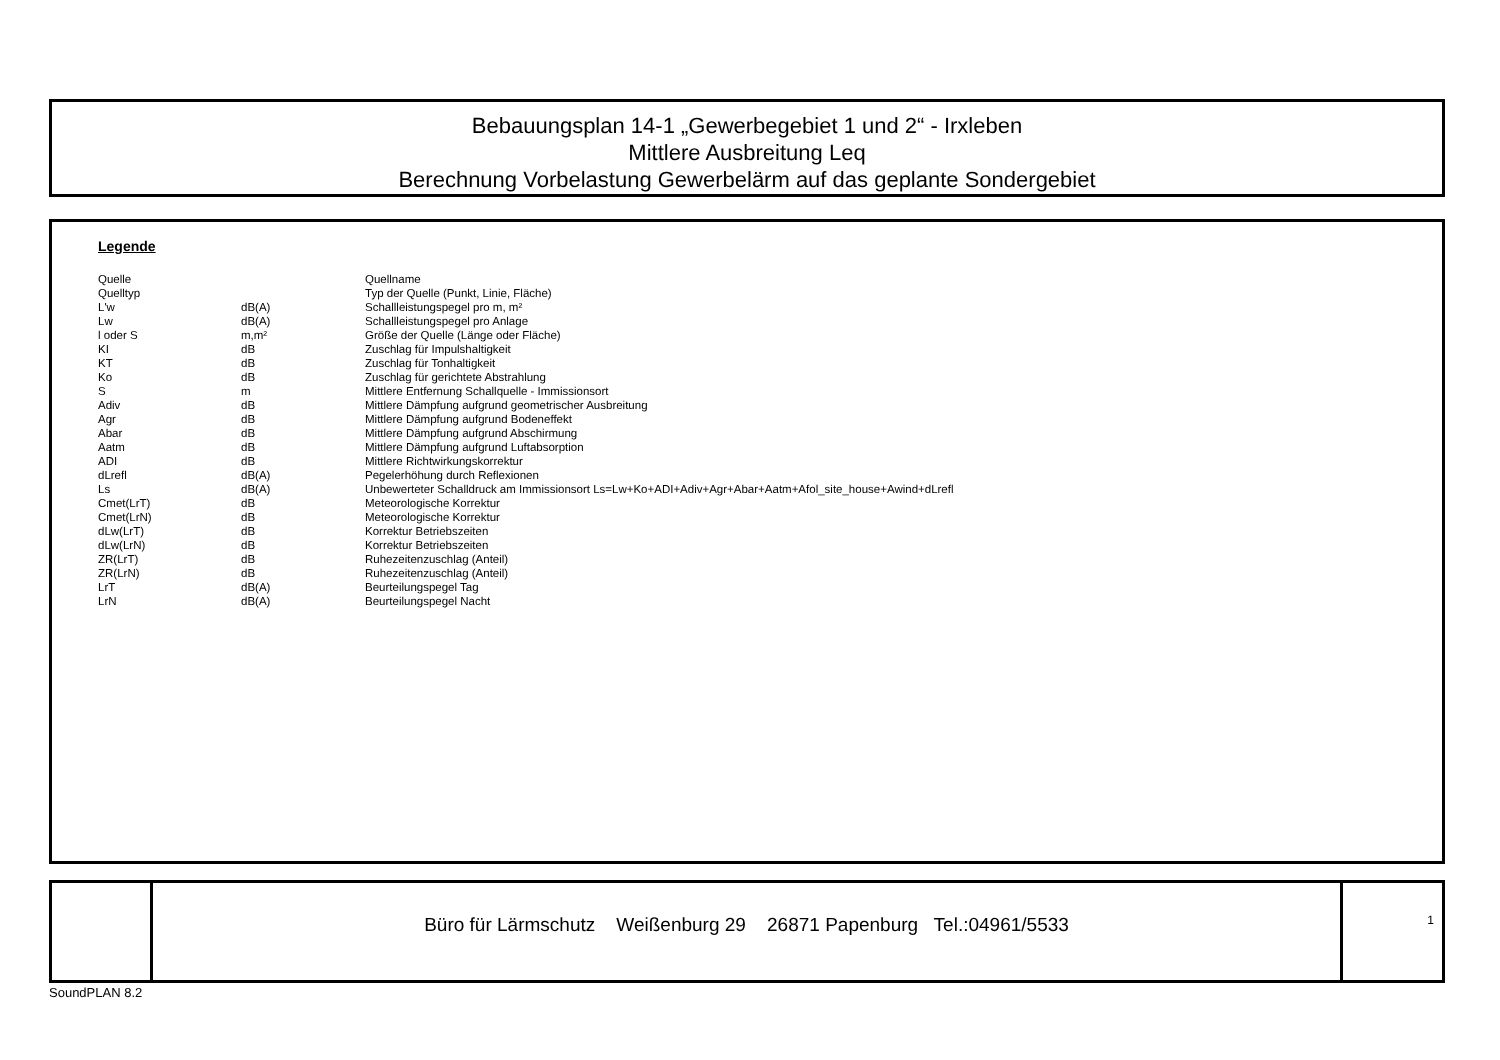Bebauungsplan 14-1 „Gewerbegebiet 1 und 2“ - Irxleben
Mittlere Ausbreitung Leq
Berechnung Vorbelastung Gewerbelärm auf das geplante Sondergebiet
Legende
| Quelle | | Quellname |
| Quelltyp | | Typ der Quelle (Punkt, Linie, Fläche) |
| L'w | dB(A) | Schallleistungspegel pro m, m² |
| Lw | dB(A) | Schallleistungspegel pro Anlage |
| l oder S | m,m² | Größe der Quelle (Länge oder Fläche) |
| KI | dB | Zuschlag für Impulshaltigkeit |
| KT | dB | Zuschlag für Tonhaltigkeit |
| Ko | dB | Zuschlag für gerichtete Abstrahlung |
| S | m | Mittlere Entfernung Schallquelle - Immissionsort |
| Adiv | dB | Mittlere Dämpfung aufgrund geometrischer Ausbreitung |
| Agr | dB | Mittlere Dämpfung aufgrund Bodeneffekt |
| Abar | dB | Mittlere Dämpfung aufgrund Abschirmung |
| Aatm | dB | Mittlere Dämpfung aufgrund Luftabsorption |
| ADI | dB | Mittlere Richtwirkungskorrektur |
| dLrefl | dB(A) | Pegelerhöhung durch Reflexionen |
| Ls | dB(A) | Unbewerteter Schalldruck am Immissionsort Ls=Lw+Ko+ADI+Adiv+Agr+Abar+Aatm+Afol_site_house+Awind+dLrefl |
| Cmet(LrT) | dB | Meteorologische Korrektur |
| Cmet(LrN) | dB | Meteorologische Korrektur |
| dLw(LrT) | dB | Korrektur Betriebszeiten |
| dLw(LrN) | dB | Korrektur Betriebszeiten |
| ZR(LrT) | dB | Ruhezeitenzuschlag (Anteil) |
| ZR(LrN) | dB | Ruhezeitenzuschlag (Anteil) |
| LrT | dB(A) | Beurteilungspegel Tag |
| LrN | dB(A) | Beurteilungspegel Nacht |
Büro für Lärmschutz Weißenburg 29 26871 Papenburg Tel.:04961/5533
1
SoundPLAN 8.2